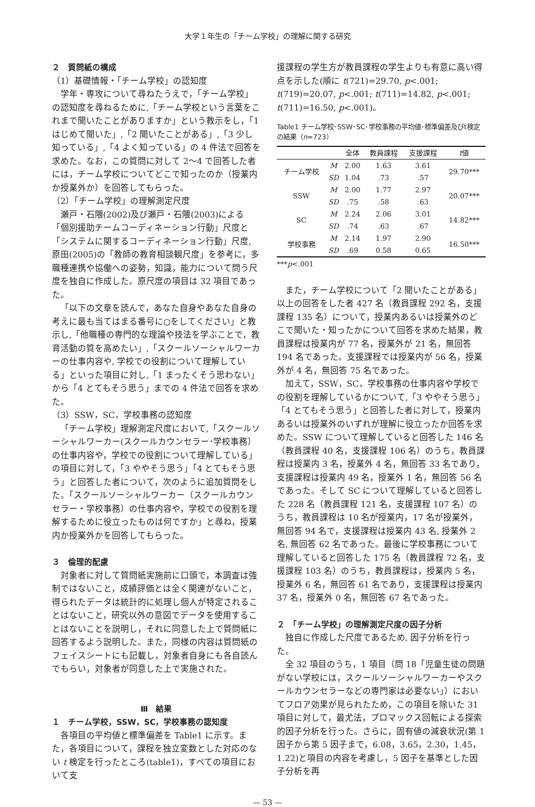大学１年生の「チーム学校」の理解に関する研究
２　質問紙の構成
（1）基礎情報・「チーム学校」の認知度
学年・専攻について尋ねたうえで，「チーム学校」の認知度を尋ねるために,「チーム学校という言葉をこれまで聞いたことがありますか」という教示をし，「1 はじめて聞いた」,「2 聞いたことがある」,「3 少し知っている」,「4 よく知っている」の 4 件法で回答を求めた。なお，この質問に対して 2～4 で回答した者には，チーム学校についてどこで知ったのか（授業内か授業外か）を回答してもらった。
（2）「チーム学校」の理解測定尺度
瀬戸・石隈(2002)及び瀬戸・石隈(2003)による「個別援助チームコーディネーション行動」尺度と「システムに関するコーディネーション行動」尺度, 原田(2005)の「教師の教育相談観尺度」を参考に，多職種連携や協働への姿勢，知識，能力について問う尺度を独自に作成した。原尺度の項目は 32 項目であった。
「以下の文章を読んで，あなた自身やあなた自身の考えに最も当てはまる番号に○をしてください」と教示し,「他職種の専門的な理論や技法を学ぶことで，教育活動の質を高めたい」,「スクールソーシャルワーカーの仕事内容や, 学校での役割について理解している」といった項目に対し,「1 まったくそう思わない」から「4 とてもそう思う」までの 4 件法で回答を求めた。
（3）SSW，SC，学校事務の認知度
「チーム学校」理解測定尺度において,「スクールソーシャルワーカー(スクールカウンセラー･学校事務）の仕事内容や，学校での役割について理解している」の項目に対して，「3 ややそう思う」「4 とてもそう思う」と回答した者について，次のように追加質問をした。「スクールソーシャルワーカー（スクールカウンセラー・学校事務）の仕事内容や，学校での役割を理解するために役立ったものは何ですか」と尋ね，授業内か授業外かを回答してもらった。
３　倫理的配慮
対象者に対して質問紙実施前に口頭で，本調査は強制ではないこと，成績評価とは全く関連がないこと，得られたデータは統計的に処理し個人が特定されることはないこと，研究以外の意図でデータを使用することはないことを説明し，それに同意した上で質問紙に回答するよう説明した。また，同様の内容は質問紙のフェイスシートにも記載し，対象者自身にも各自読んでもらい，対象者が同意した上で実施された。
Ⅲ　結果
１　チーム学校，SSW，SC，学校事務の認知度
各項目の平均値と標準偏差を Table1 に示す。また，各項目について，課程を独立変数とした対応のない t 検定を行ったところ(table1)，すべての項目において支
援課程の学生方が教員課程の学生よりも有意に高い得点を示した(順に t(721)=29.70, p<.001; t(719)=20.07, p<.001; t(711)=14.82, p<.001; t(711)=16.50, p<.001)。
Table1 チーム学校･SSW･SC･学校事務の平均値･標準偏差及びt検定の結果（n=723）
| | | 全体 | 教員課程 | 支援課程 | t 値 |
| --- | --- | --- | --- | --- | --- |
| チーム学校 | M | 2.00 | 1.63 | 3.61 | 29.70*** |
| | SD | 1.04 | .73 | .57 | |
| SSW | M | 2.00 | 1.77 | 2.97 | 20.07*** |
| | SD | .75 | .58 | .63 | |
| SC | M | 2.24 | 2.06 | 3.01 | 14.82*** |
| | SD | .74 | .63 | .67 | |
| 学校事務 | M | 2.14 | 1.97 | 2.90 | 16.50*** |
| | SD | .69 | 0.58 | 0.65 | |
***p<.001
また，チーム学校について「2 聞いたことがある」以上の回答をした者 427 名（教員課程 292 名，支援課程 135 名）について，授業内あるいは授業外のどこで聞いた・知ったかについて回答を求めた結果，教員課程は授業内が 77 名，授業外が 21 名，無回答 194 名であった。支援課程では授業内が 56 名，授業外が 4 名，無回答 75 名であった。
加えて，SSW，SC，学校事務の仕事内容や学校での役割を理解しているかについて,「3 ややそう思う」「4 とてもそう思う」と回答した者に対して，授業内あるいは授業外のいずれが理解に役立ったか回答を求めた。SSW について理解していると回答した 146 名（教員課程 40 名，支援課程 106 名）のうち，教員課程は授業内 3 名，授業外 4 名，無回答 33 名であり，支援課程は授業内 49 名，授業外 1 名，無回答 56 名であった。そして SC について理解していると回答した 228 名（教員課程 121 名，支援課程 107 名）のうち，教員課程は 10 名が授業内，17 名が授業外，無回答 94 名で，支援課程は授業内 43 名, 授業外 2 名, 無回答 62 名であった。最後に学校事務について理解していると回答した 175 名（教員課程 72 名，支援課程 103 名）のうち，教員課程は，授業内 5 名，授業外 6 名，無回答 61 名であり，支援課程は授業内 37 名，授業外 0 名，無回答 67 名であった。
２　「チーム学校」の理解測定尺度の因子分析
独自に作成した尺度であるため, 因子分析を行った。
全 32 項目のうち，1 項目（問 18「児童生徒の問題がない学校には，スクールソーシャルワーカーやスクールカウンセラーなどの専門家は必要ない」）においてフロア効果が見られたため，この項目を除いた 31 項目に対して，最尤法，プロマックス回転による探索的因子分析を行った。さらに，固有値の減衰状況(第 1 因子から第 5 因子まで，6.08，3.65，2.30，1.45，1.22)と項目の内容を考慮し，5 因子を基準とした因子分析を再
— 53 —